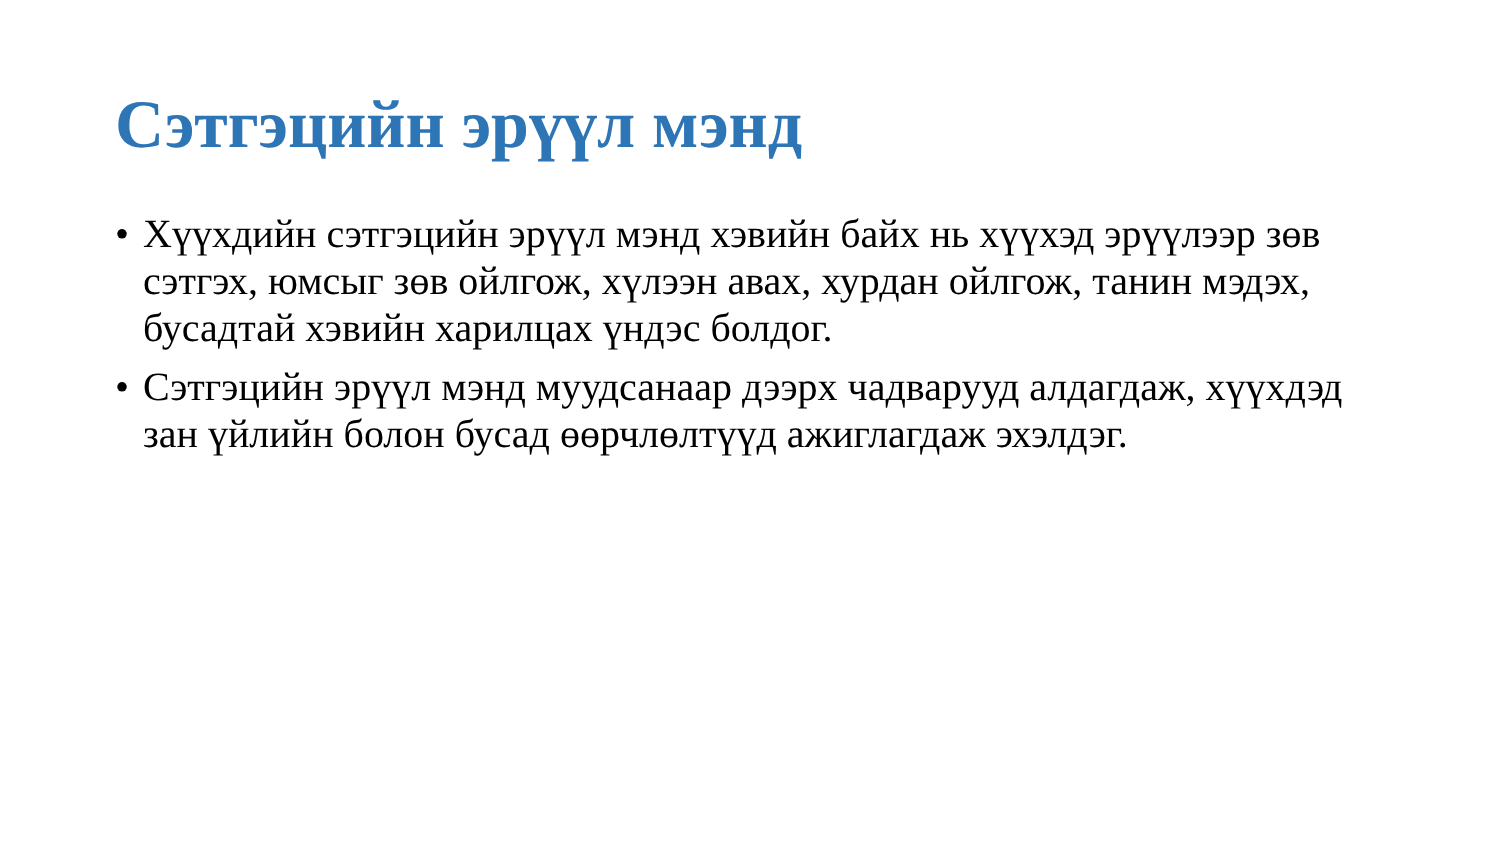Сэтгэцийн эрүүл мэнд
• Хүүхдийн сэтгэцийн эрүүл мэнд хэвийн байх нь хүүхэд эрүүлээр зөв сэтгэх, юмсыг зөв ойлгож, хүлээн авах, хурдан ойлгож, танин мэдэх, бусадтай хэвийн харилцах үндэс болдог.
• Сэтгэцийн эрүүл мэнд муудсанаар дээрх чадварууд алдагдаж, хүүхдэд зан үйлийн болон бусад өөрчлөлтүүд ажиглагдаж эхэлдэг.